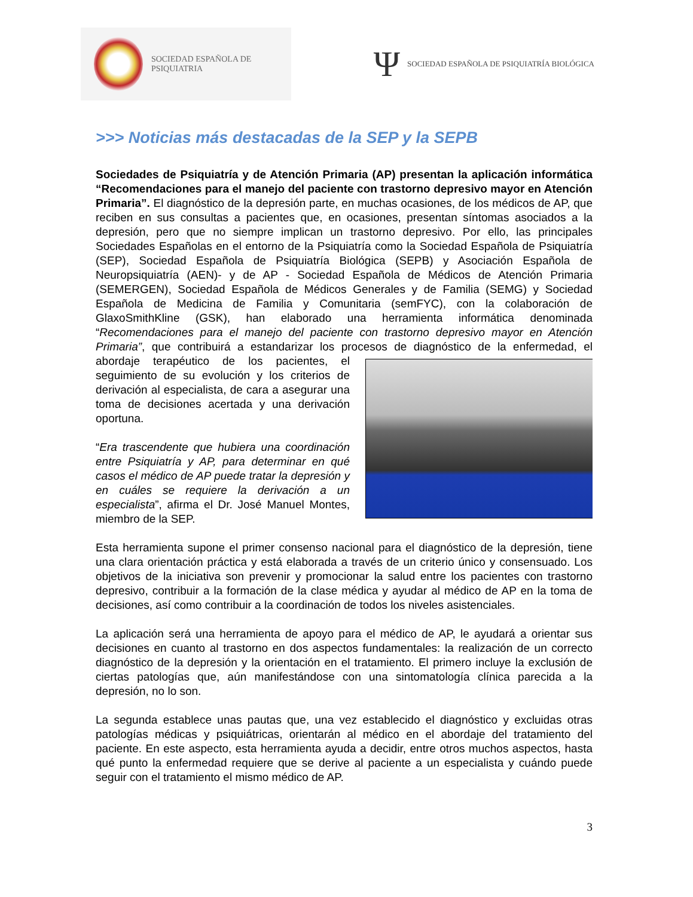SOCIEDAD ESPAÑOLA DE PSIQUIATRIA
Ψ SOCIEDAD ESPAÑOLA DE PSIQUIATRÍA BIOLÓGICA
>>> Noticias más destacadas de la SEP y la SEPB
Sociedades de Psiquiatría y de Atención Primaria (AP) presentan la aplicación informática “Recomendaciones para el manejo del paciente con trastorno depresivo mayor en Atención Primaria”. El diagnóstico de la depresión parte, en muchas ocasiones, de los médicos de AP, que reciben en sus consultas a pacientes que, en ocasiones, presentan síntomas asociados a la depresión, pero que no siempre implican un trastorno depresivo. Por ello, las principales Sociedades Españolas en el entorno de la Psiquiatría como la Sociedad Española de Psiquiatría (SEP), Sociedad Española de Psiquiatría Biológica (SEPB) y Asociación Española de Neuropsiquiatría (AEN)- y de AP - Sociedad Española de Médicos de Atención Primaria (SEMERGEN), Sociedad Española de Médicos Generales y de Familia (SEMG) y Sociedad Española de Medicina de Familia y Comunitaria (semFYC), con la colaboración de GlaxoSmithKline (GSK), han elaborado una herramienta informática denominada “Recomendaciones para el manejo del paciente con trastorno depresivo mayor en Atención Primaria”, que contribuirá a estandarizar los procesos de diagnóstico de la enfermedad, el abordaje terapéutico de los pacientes, el seguimiento de su evolución y los criterios de derivación al especialista, de cara a asegurar una toma de decisiones acertada y una derivación oportuna.
“Era trascendente que hubiera una coordinación entre Psiquiatría y AP, para determinar en qué casos el médico de AP puede tratar la depresión y en cuáles se requiere la derivación a un especialista”, afirma el Dr. José Manuel Montes, miembro de la SEP.
Esta herramienta supone el primer consenso nacional para el diagnóstico de la depresión, tiene una clara orientación práctica y está elaborada a través de un criterio único y consensuado. Los objetivos de la iniciativa son prevenir y promocionar la salud entre los pacientes con trastorno depresivo, contribuir a la formación de la clase médica y ayudar al médico de AP en la toma de decisiones, así como contribuir a la coordinación de todos los niveles asistenciales.
La aplicación será una herramienta de apoyo para el médico de AP, le ayudará a orientar sus decisiones en cuanto al trastorno en dos aspectos fundamentales: la realización de un correcto diagnóstico de la depresión y la orientación en el tratamiento. El primero incluye la exclusión de ciertas patologías que, aún manifestándose con una sintomatología clínica parecida a la depresión, no lo son.
La segunda establece unas pautas que, una vez establecido el diagnóstico y excluidas otras patologías médicas y psiquiátricas, orientarán al médico en el abordaje del tratamiento del paciente. En este aspecto, esta herramienta ayuda a decidir, entre otros muchos aspectos, hasta qué punto la enfermedad requiere que se derive al paciente a un especialista y cuándo puede seguir con el tratamiento el mismo médico de AP.
3